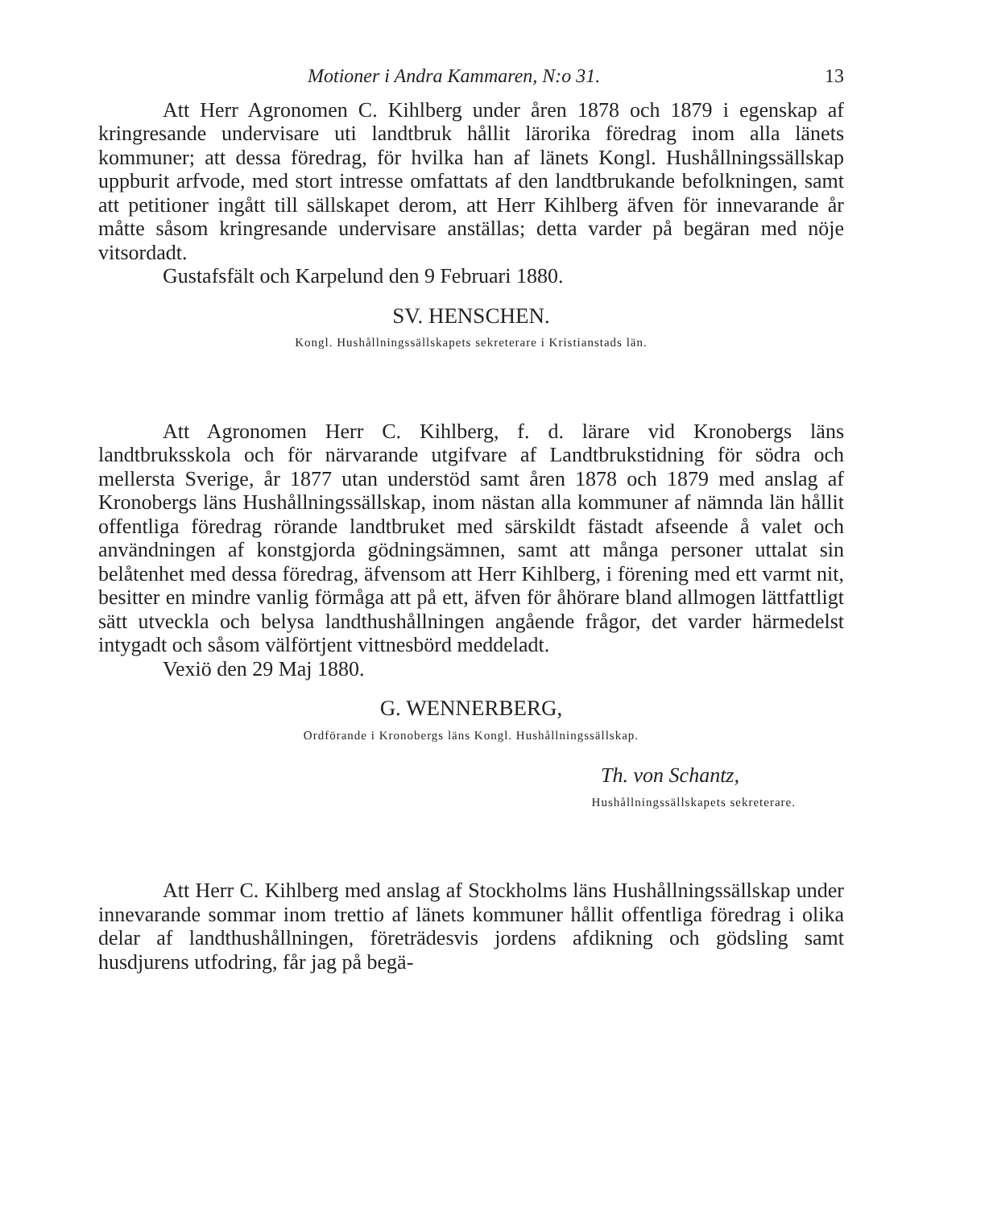Motioner i Andra Kammaren, N:o 31. 13
Att Herr Agronomen C. Kihlberg under åren 1878 och 1879 i egenskap af kringresande undervisare uti landtbruk hållit lärorika föredrag inom alla länets kommuner; att dessa föredrag, för hvilka han af länets Kongl. Hushållningssällskap uppburit arfvode, med stort intresse omfattats af den landtbrukande befolkningen, samt att petitioner ingått till sällskapet derom, att Herr Kihlberg äfven för innevarande år måtte såsom kringresande undervisare anställas; detta varder på begäran med nöje vitsordadt.
Gustafsfält och Karpelund den 9 Februari 1880.
SV. HENSCHEN.
Kongl. Hushållningssällskapets sekreterare i Kristianstads län.
Att Agronomen Herr C. Kihlberg, f. d. lärare vid Kronobergs läns landtbruksskola och för närvarande utgifvare af Landtbrukstidning för södra och mellersta Sverige, år 1877 utan understöd samt åren 1878 och 1879 med anslag af Kronobergs läns Hushållningssällskap, inom nästan alla kommuner af nämnda län hållit offentliga föredrag rörande landtbruket med särskildt fästadt afseende å valet och användningen af konstgjorda gödningsämnen, samt att många personer uttalat sin belåtenhet med dessa föredrag, äfvensom att Herr Kihlberg, i förening med ett varmt nit, besitter en mindre vanlig förmåga att på ett, äfven för åhörare bland allmogen lättfattligt sätt utveckla och belysa landthushållningen angående frågor, det varder härmedelst intygadt och såsom välförtjent vittnesbörd meddeladt.
Vexiö den 29 Maj 1880.
G. WENNERBERG,
Ordförande i Kronobergs läns Kongl. Hushållningssällskap.
Th. von Schantz,
Hushållningssällskapets sekreterare.
Att Herr C. Kihlberg med anslag af Stockholms läns Hushållningssällskap under innevarande sommar inom trettio af länets kommuner hållit offentliga föredrag i olika delar af landthushållningen, företrädesvis jordens afdikning och gödsling samt husdjurens utfodring, får jag på begä-